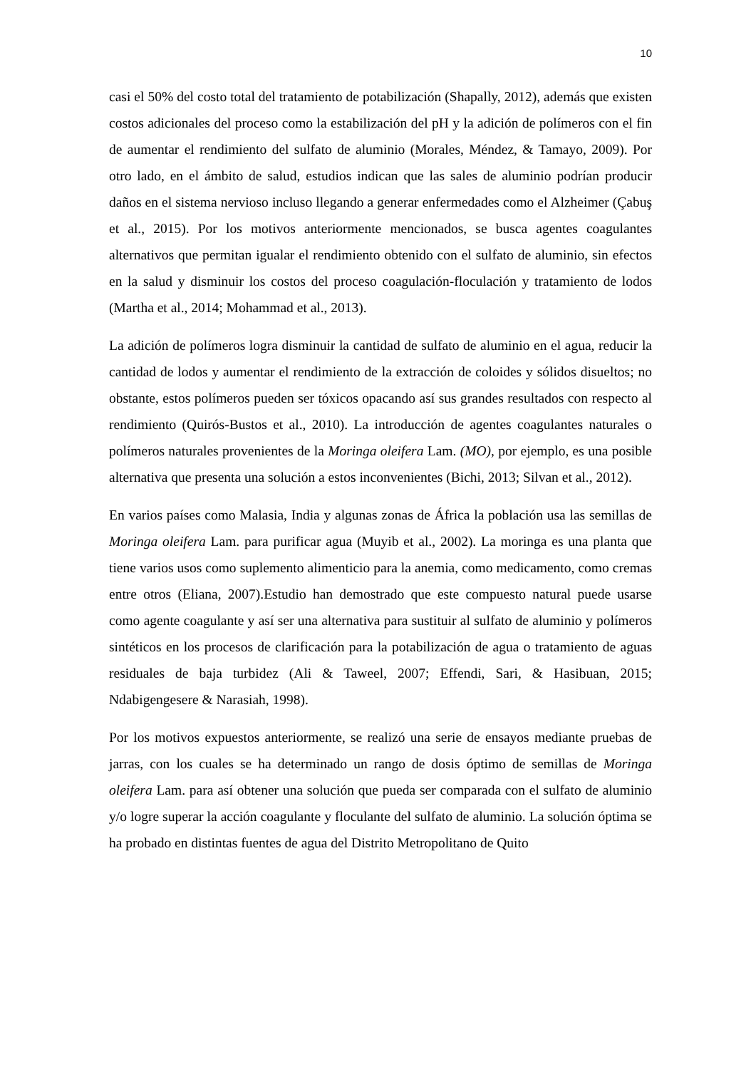10
casi el 50% del costo total del tratamiento de potabilización (Shapally, 2012), además que existen costos adicionales del proceso como la estabilización del pH y la adición de polímeros con el fin de aumentar el rendimiento del sulfato de aluminio (Morales, Méndez, & Tamayo, 2009). Por otro lado, en el ámbito de salud, estudios indican que las sales de aluminio podrían producir daños en el sistema nervioso incluso llegando a generar enfermedades como el Alzheimer (Çabuş et al., 2015). Por los motivos anteriormente mencionados, se busca agentes coagulantes alternativos que permitan igualar el rendimiento obtenido con el sulfato de aluminio, sin efectos en la salud y disminuir los costos del proceso coagulación-floculación y tratamiento de lodos (Martha et al., 2014; Mohammad et al., 2013).
La adición de polímeros logra disminuir la cantidad de sulfato de aluminio en el agua, reducir la cantidad de lodos y aumentar el rendimiento de la extracción de coloides y sólidos disueltos; no obstante, estos polímeros pueden ser tóxicos opacando así sus grandes resultados con respecto al rendimiento (Quirós-Bustos et al., 2010). La introducción de agentes coagulantes naturales o polímeros naturales provenientes de la Moringa oleifera Lam. (MO), por ejemplo, es una posible alternativa que presenta una solución a estos inconvenientes (Bichi, 2013; Silvan et al., 2012).
En varios países como Malasia, India y algunas zonas de África la población usa las semillas de Moringa oleifera Lam. para purificar agua (Muyib et al., 2002). La moringa es una planta que tiene varios usos como suplemento alimenticio para la anemia, como medicamento, como cremas entre otros (Eliana, 2007).Estudio han demostrado que este compuesto natural puede usarse como agente coagulante y así ser una alternativa para sustituir al sulfato de aluminio y polímeros sintéticos en los procesos de clarificación para la potabilización de agua o tratamiento de aguas residuales de baja turbidez (Ali & Taweel, 2007; Effendi, Sari, & Hasibuan, 2015; Ndabigengesere & Narasiah, 1998).
Por los motivos expuestos anteriormente, se realizó una serie de ensayos mediante pruebas de jarras, con los cuales se ha determinado un rango de dosis óptimo de semillas de Moringa oleifera Lam. para así obtener una solución que pueda ser comparada con el sulfato de aluminio y/o logre superar la acción coagulante y floculante del sulfato de aluminio. La solución óptima se ha probado en distintas fuentes de agua del Distrito Metropolitano de Quito